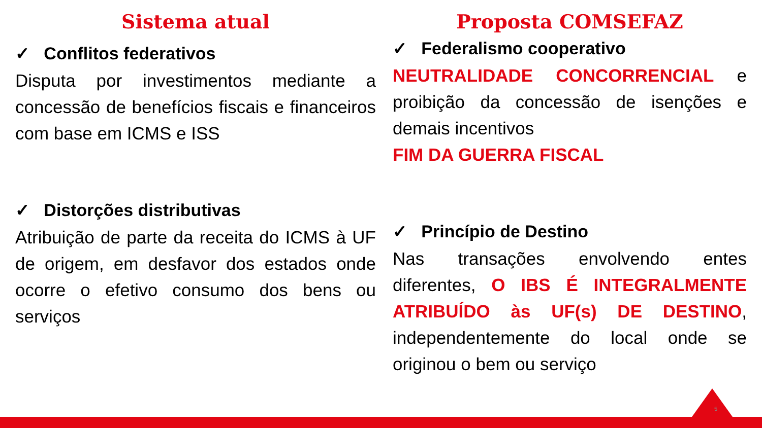Sistema atual
✓ Conflitos federativos
Disputa por investimentos mediante a concessão de benefícios fiscais e financeiros com base em ICMS e ISS
✓ Distorções distributivas
Atribuição de parte da receita do ICMS à UF de origem, em desfavor dos estados onde ocorre o efetivo consumo dos bens ou serviços
Proposta COMSEFAZ
✓ Federalismo cooperativo
NEUTRALIDADE CONCORRENCIAL e proibição da concessão de isenções e demais incentivos
FIM DA GUERRA FISCAL
✓ Princípio de Destino
Nas transações envolvendo entes diferentes, O IBS É INTEGRALMENTE ATRIBUÍDO às UF(s) DE DESTINO, independentemente do local onde se originou o bem ou serviço
5